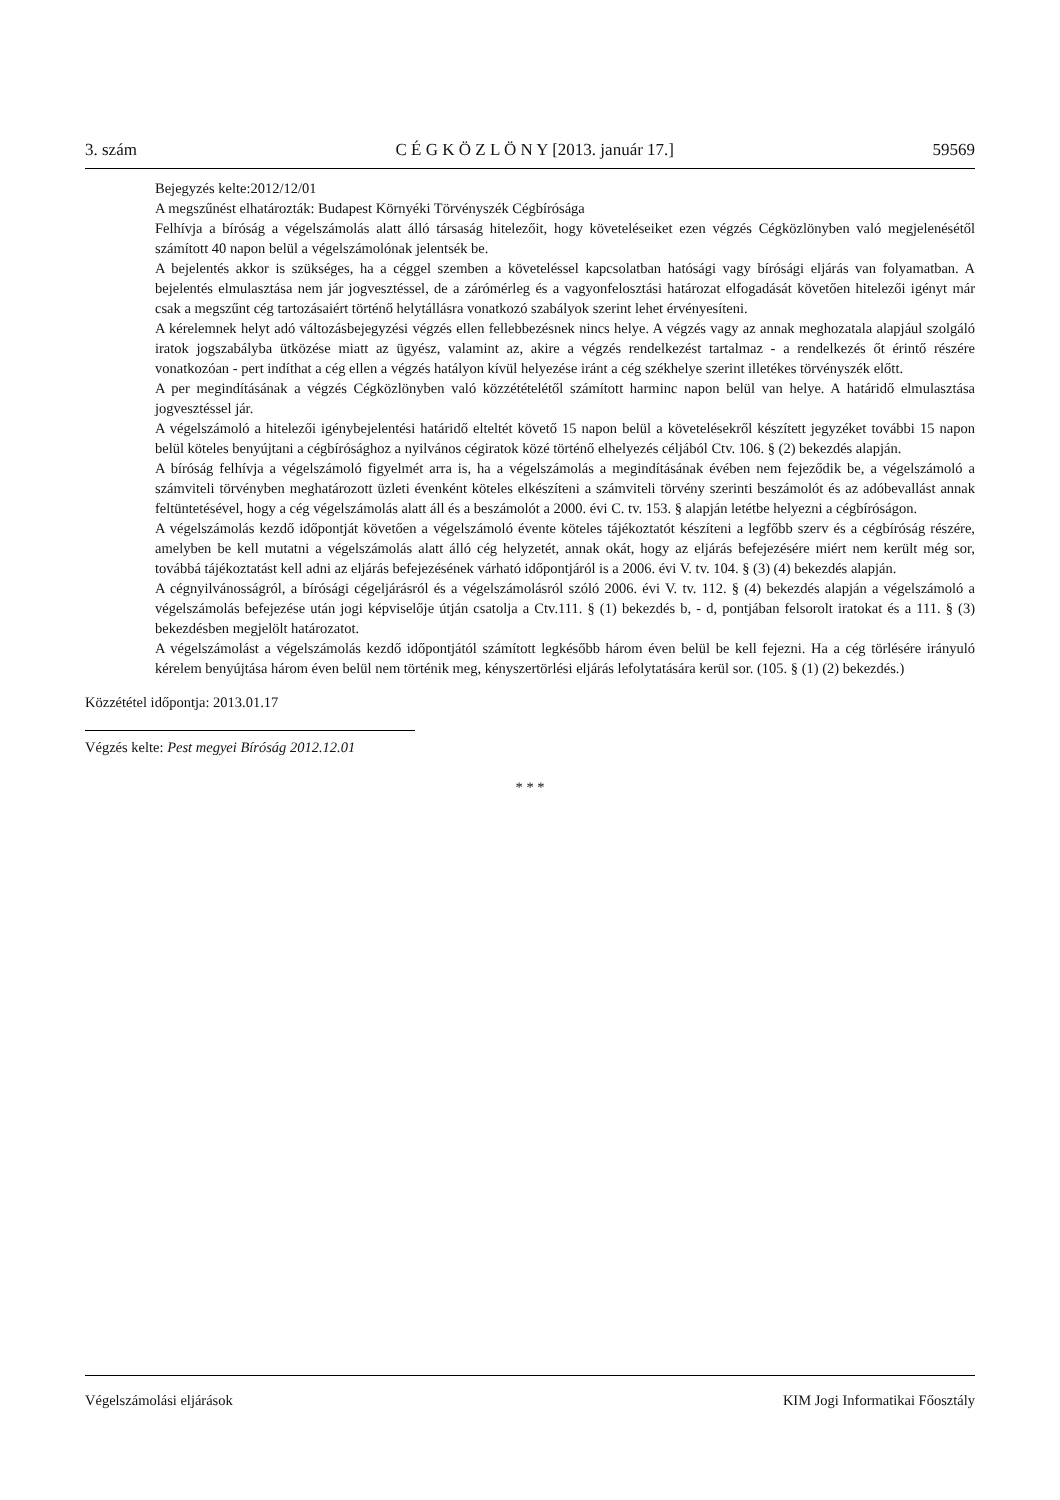3. szám C É G K Ö Z L Ö N Y [2013. január 17.] 59569
Bejegyzés kelte:2012/12/01
A megszűnést elhatározták: Budapest Környéki Törvényszék Cégbírósága
Felhívja a bíróság a végelszámolás alatt álló társaság hitelezőit, hogy követeléseiket ezen végzés Cégközlönyben való megjelenésétől számított 40 napon belül a végelszámolónak jelentsék be.
A bejelentés akkor is szükséges, ha a céggel szemben a követeléssel kapcsolatban hatósági vagy bírósági eljárás van folyamatban. A bejelentés elmulasztása nem jár jogvesztéssel, de a zárómérleg és a vagyonfelosztási határozat elfogadását követően hitelezői igényt már csak a megszűnt cég tartozásaiért történő helytállásra vonatkozó szabályok szerint lehet érvényesíteni.
A kérelemnek helyt adó változásbejegyzési végzés ellen fellebbezésnek nincs helye. A végzés vagy az annak meghozatala alapjául szolgáló iratok jogszabályba ütközése miatt az ügyész, valamint az, akire a végzés rendelkezést tartalmaz - a rendelkezés őt érintő részére vonatkozóan - pert indíthat a cég ellen a végzés hatályon kívül helyezése iránt a cég székhelye szerint illetékes törvényszék előtt.
A per megindításának a végzés Cégközlönyben való közzétételétől számított harminc napon belül van helye. A határidő elmulasztása jogvesztéssel jár.
A végelszámoló a hitelezői igénybejelentési határidő elteltét követő 15 napon belül a követelésekről készített jegyzéket további 15 napon belül köteles benyújtani a cégbírósághoz a nyilvános cégiratok közé történő elhelyezés céljából Ctv. 106. § (2) bekezdés alapján.
A bíróság felhívja a végelszámoló figyelmét arra is, ha a végelszámolás a megindításának évében nem fejeződik be, a végelszámoló a számviteli törvényben meghatározott üzleti évenként köteles elkészíteni a számviteli törvény szerinti beszámolót és az adóbevallást annak feltüntetésével, hogy a cég végelszámolás alatt áll és a beszámolót a 2000. évi C. tv. 153. § alapján letétbe helyezni a cégbíróságon.
A végelszámolás kezdő időpontját követően a végelszámoló évente köteles tájékoztatót készíteni a legfőbb szerv és a cégbíróság részére, amelyben be kell mutatni a végelszámolás alatt álló cég helyzetét, annak okát, hogy az eljárás befejezésére miért nem került még sor, továbbá tájékoztatást kell adni az eljárás befejezésének várható időpontjáról is a 2006. évi V. tv. 104. § (3) (4) bekezdés alapján.
A cégnyilvánosságról, a bírósági cégeljárásról és a végelszámolásról szóló 2006. évi V. tv. 112. § (4) bekezdés alapján a végelszámoló a végelszámolás befejezése után jogi képviselője útján csatolja a Ctv.111. § (1) bekezdés b, - d, pontjában felsorolt iratokat és a 111. § (3) bekezdésben megjelölt határozatot.
A végelszámolást a végelszámolás kezdő időpontjától számított legkésőbb három éven belül be kell fejezni. Ha a cég törlésére irányuló kérelem benyújtása három éven belül nem történik meg, kényszertörlési eljárás lefolytatására kerül sor. (105. § (1) (2) bekezdés.)
Közzététel időpontja: 2013.01.17
Végzés kelte: Pest megyei Bíróság 2012.12.01
* * *
Végelszámolási eljárások KIM Jogi Informatikai Főosztály